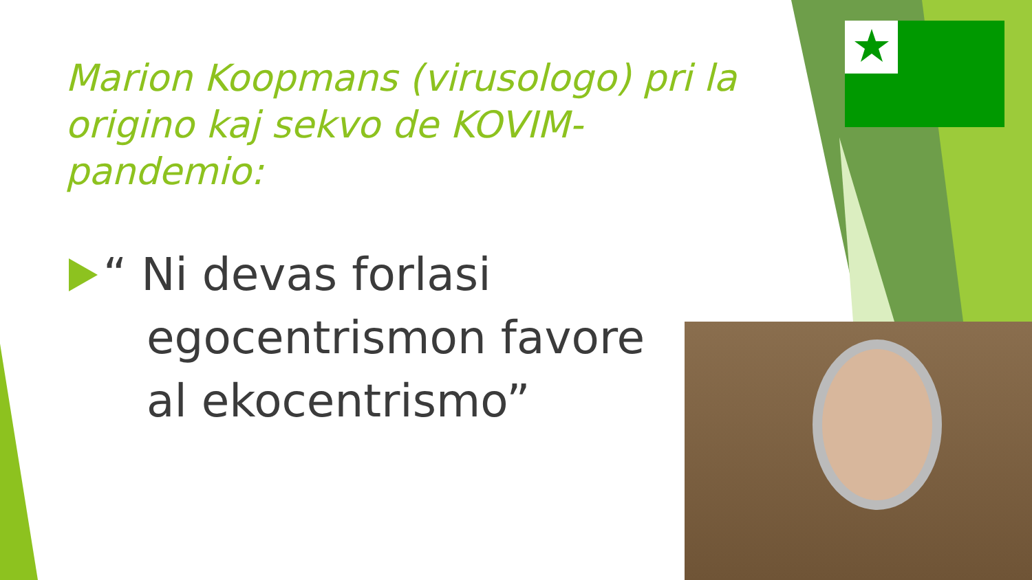Marion Koopmans (virusologo) pri la origino kaj sekvo de KOVIM-pandemio:
“ Ni devas forlasi
egocentrismon favore
al ekocentrismo”